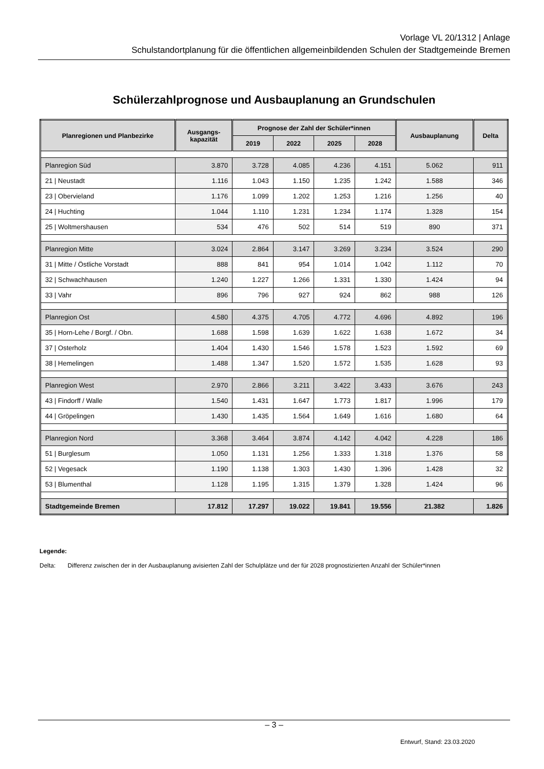Vorlage VL 20/1312 | Anlage
Schulstandortplanung für die öffentlichen allgemeinbildenden Schulen der Stadtgemeinde Bremen
Schülerzahlprognose und Ausbauplanung an Grundschulen
| Planregionen und Planbezirke | Ausgangs- kapazität | Prognose der Zahl der Schüler*innen | | | | Ausbauplanung | Delta |
| --- | --- | --- | --- | --- | --- | --- | --- |
| | | 2019 | 2022 | 2025 | 2028 | | |
| Planregion Süd | 3.870 | 3.728 | 4.085 | 4.236 | 4.151 | 5.062 | 911 |
| 21 / Neustadt | 1.116 | 1.043 | 1.150 | 1.235 | 1.242 | 1.588 | 346 |
| 23 / Obervieland | 1.176 | 1.099 | 1.202 | 1.253 | 1.216 | 1.256 | 40 |
| 24 / Huchting | 1.044 | 1.110 | 1.231 | 1.234 | 1.174 | 1.328 | 154 |
| 25 / Woltmershausen | 534 | 476 | 502 | 514 | 519 | 890 | 371 |
| Planregion Mitte | 3.024 | 2.864 | 3.147 | 3.269 | 3.234 | 3.524 | 290 |
| 31 / Mitte / Östliche Vorstadt | 888 | 841 | 954 | 1.014 | 1.042 | 1.112 | 70 |
| 32 / Schwachhausen | 1.240 | 1.227 | 1.266 | 1.331 | 1.330 | 1.424 | 94 |
| 33 / Vahr | 896 | 796 | 927 | 924 | 862 | 988 | 126 |
| Planregion Ost | 4.580 | 4.375 | 4.705 | 4.772 | 4.696 | 4.892 | 196 |
| 35 / Horn-Lehe / Borgf. / Obn. | 1.688 | 1.598 | 1.639 | 1.622 | 1.638 | 1.672 | 34 |
| 37 / Osterholz | 1.404 | 1.430 | 1.546 | 1.578 | 1.523 | 1.592 | 69 |
| 38 / Hemelingen | 1.488 | 1.347 | 1.520 | 1.572 | 1.535 | 1.628 | 93 |
| Planregion West | 2.970 | 2.866 | 3.211 | 3.422 | 3.433 | 3.676 | 243 |
| 43 / Findorff / Walle | 1.540 | 1.431 | 1.647 | 1.773 | 1.817 | 1.996 | 179 |
| 44 / Gröpelingen | 1.430 | 1.435 | 1.564 | 1.649 | 1.616 | 1.680 | 64 |
| Planregion Nord | 3.368 | 3.464 | 3.874 | 4.142 | 4.042 | 4.228 | 186 |
| 51 / Burglesum | 1.050 | 1.131 | 1.256 | 1.333 | 1.318 | 1.376 | 58 |
| 52 / Vegesack | 1.190 | 1.138 | 1.303 | 1.430 | 1.396 | 1.428 | 32 |
| 53 / Blumenthal | 1.128 | 1.195 | 1.315 | 1.379 | 1.328 | 1.424 | 96 |
| Stadtgemeinde Bremen | 17.812 | 17.297 | 19.022 | 19.841 | 19.556 | 21.382 | 1.826 |
Legende:
Delta: Differenz zwischen der in der Ausbauplanung avisierten Zahl der Schulplätze und der für 2028 prognostizierten Anzahl der Schüler*innen
– 3 –
Entwurf, Stand: 23.03.2020